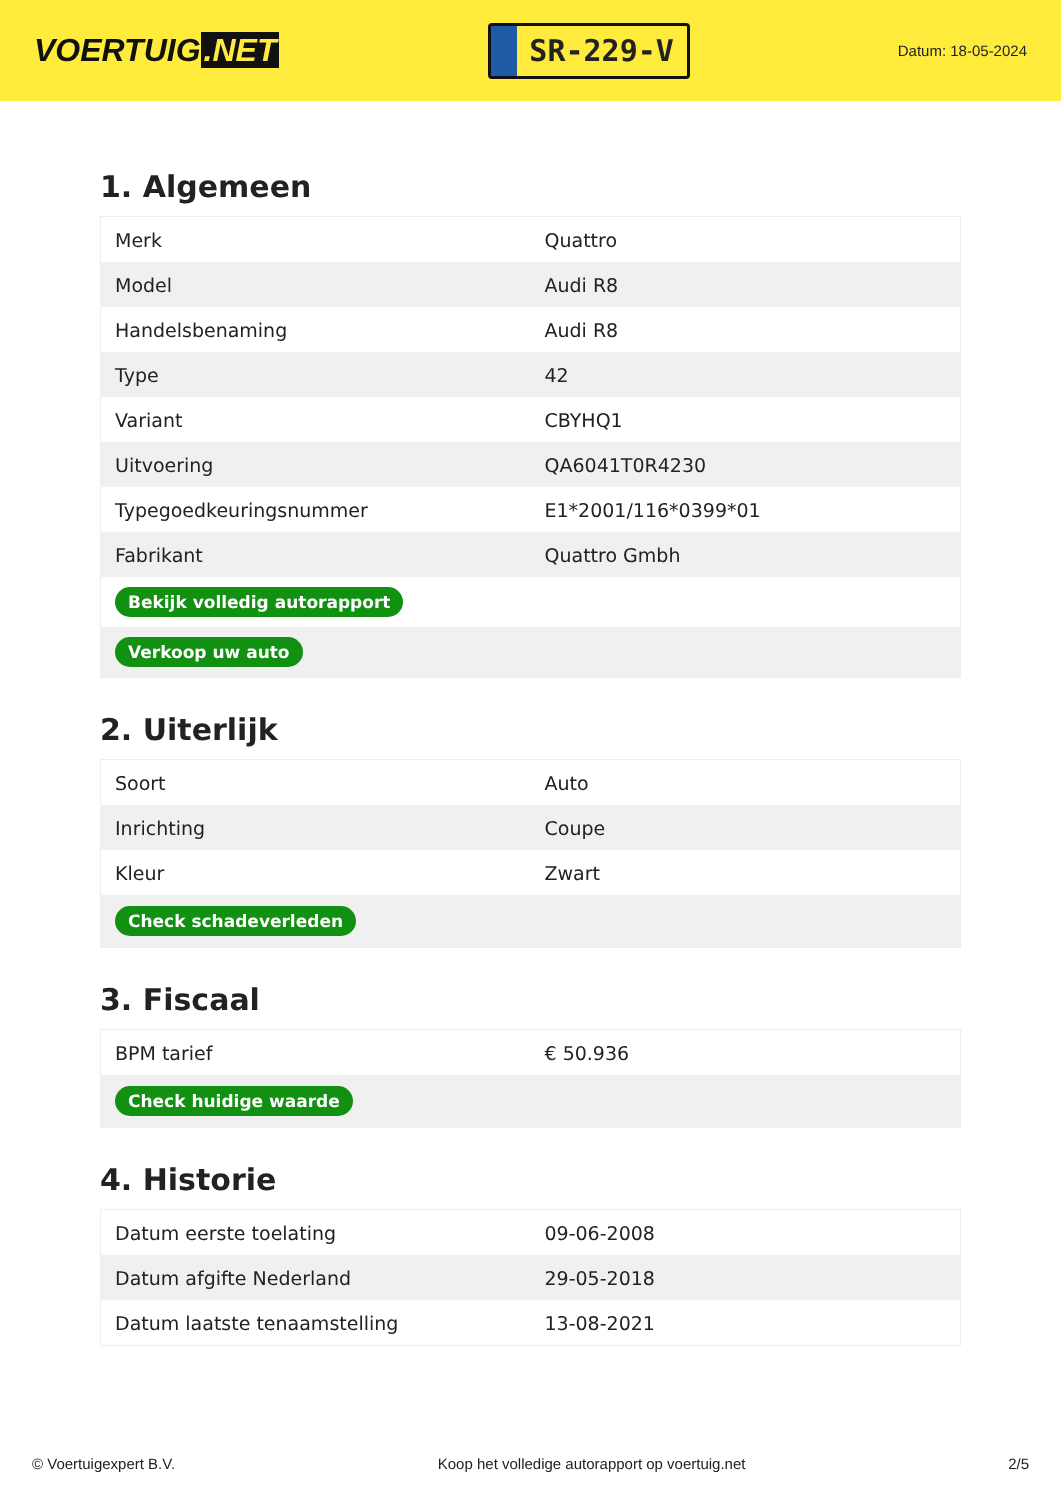VOERTUIG.NET
SR-229-V
Datum: 18-05-2024
1. Algemeen
| Merk | Quattro |
| Model | Audi R8 |
| Handelsbenaming | Audi R8 |
| Type | 42 |
| Variant | CBYHQ1 |
| Uitvoering | QA6041T0R4230 |
| Typegoedkeuringsnummer | E1*2001/116*0399*01 |
| Fabrikant | Quattro Gmbh |
| Bekijk volledig autorapport | |
| Verkoop uw auto | |
2. Uiterlijk
| Soort | Auto |
| Inrichting | Coupe |
| Kleur | Zwart |
| Check schadeverleden | |
3. Fiscaal
| BPM tarief | € 50.936 |
| Check huidige waarde | |
4. Historie
| Datum eerste toelating | 09-06-2008 |
| Datum afgifte Nederland | 29-05-2018 |
| Datum laatste tenaamstelling | 13-08-2021 |
© Voertuigexpert B.V. Koop het volledige autorapport op voertuig.net 2/5